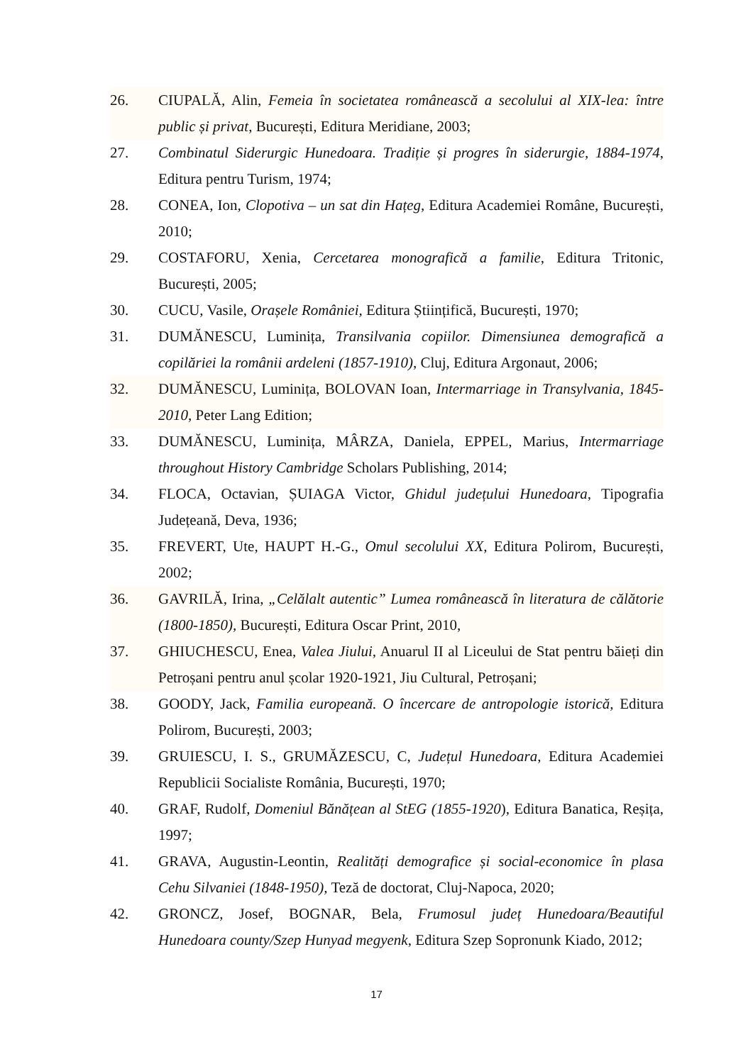26. CIUPALĂ, Alin, Femeia în societatea românească a secolului al XIX-lea: între public și privat, București, Editura Meridiane, 2003;
27. Combinatul Siderurgic Hunedoara. Tradiție și progres în siderurgie, 1884-1974, Editura pentru Turism, 1974;
28. CONEA, Ion, Clopotiva – un sat din Hațeg, Editura Academiei Române, București, 2010;
29. COSTAFORU, Xenia, Cercetarea monografică a familie, Editura Tritonic, București, 2005;
30. CUCU, Vasile, Orașele României, Editura Științifică, București, 1970;
31. DUMĂNESCU, Luminița, Transilvania copiilor. Dimensiunea demografică a copilăriei la românii ardeleni (1857-1910), Cluj, Editura Argonaut, 2006;
32. DUMĂNESCU, Luminița, BOLOVAN Ioan, Intermarriage in Transylvania, 1845-2010, Peter Lang Edition;
33. DUMĂNESCU, Luminița, MÂRZA, Daniela, EPPEL, Marius, Intermarriage throughout History Cambridge Scholars Publishing, 2014;
34. FLOCA, Octavian, ȘUIAGA Victor, Ghidul județului Hunedoara, Tipografia Județeană, Deva, 1936;
35. FREVERT, Ute, HAUPT H.-G., Omul secolului XX, Editura Polirom, București, 2002;
36. GAVRILĂ, Irina, „Celălalt autentic” Lumea românească în literatura de călătorie (1800-1850), București, Editura Oscar Print, 2010,
37. GHIUCHESCU, Enea, Valea Jiului, Anuarul II al Liceului de Stat pentru băieți din Petroșani pentru anul școlar 1920-1921, Jiu Cultural, Petroșani;
38. GOODY, Jack, Familia europeană. O încercare de antropologie istorică, Editura Polirom, București, 2003;
39. GRUIESCU, I. S., GRUMĂZESCU, C, Județul Hunedoara, Editura Academiei Republicii Socialiste România, București, 1970;
40. GRAF, Rudolf, Domeniul Bănățean al StEG (1855-1920), Editura Banatica, Reșița, 1997;
41. GRAVA, Augustin-Leontin, Realități demografice și social-economice în plasa Cehu Silvaniei (1848-1950), Teză de doctorat, Cluj-Napoca, 2020;
42. GRONCZ, Josef, BOGNAR, Bela, Frumosul județ Hunedoara/Beautiful Hunedoara county/Szep Hunyad megyenk, Editura Szep Sopronunk Kiado, 2012;
17